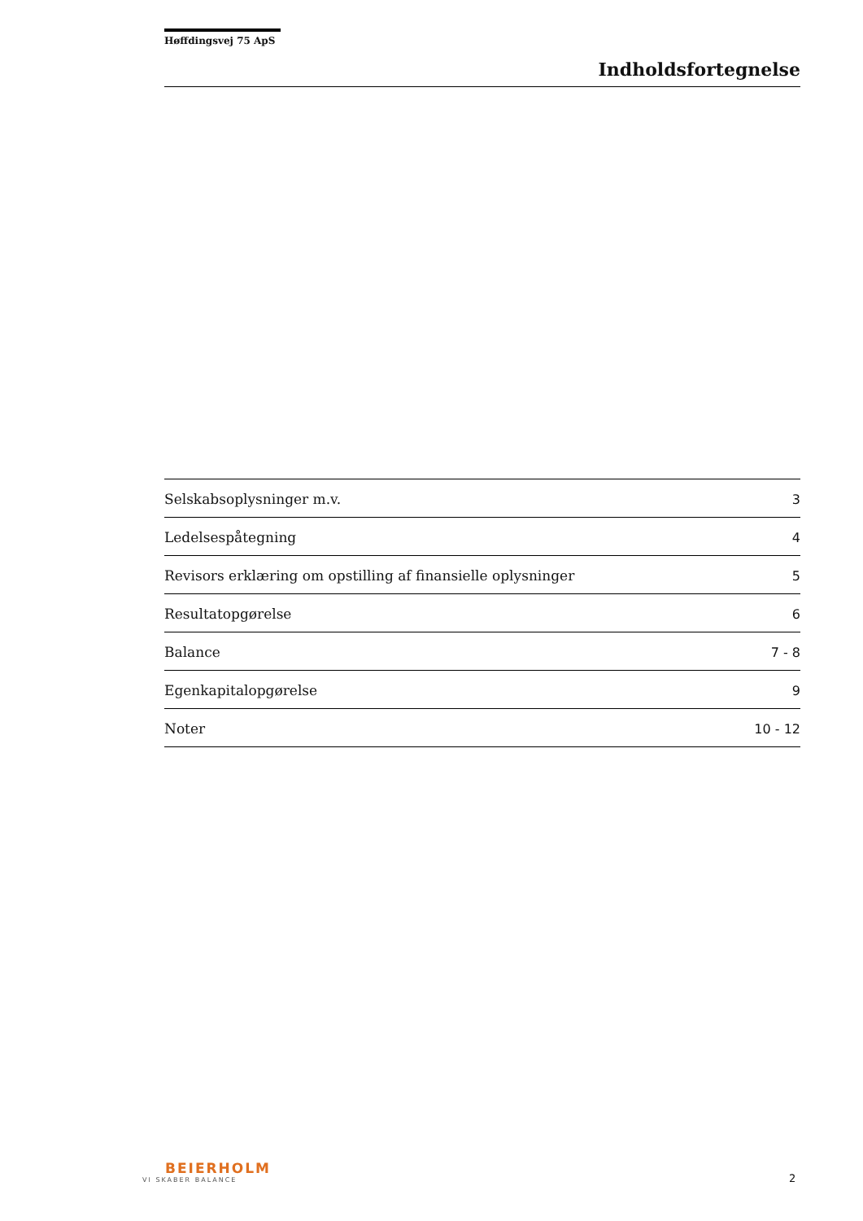Høffdingsvej 75 ApS
Indholdsfortegnelse
Selskabsoplysninger m.v. 3
Ledelsespåtegning 4
Revisors erklæring om opstilling af finansielle oplysninger 5
Resultatopgørelse 6
Balance 7 - 8
Egenkapitalopgørelse 9
Noter 10 - 12
BEIERHOLM
VI SKABER BALANCE
2